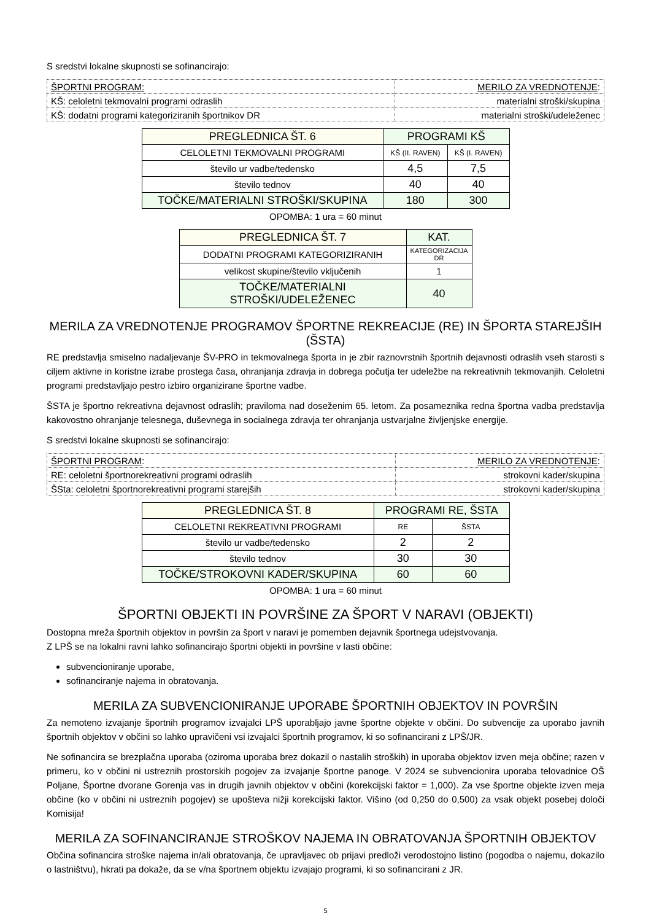S sredstvi lokalne skupnosti se sofinancirajo:
| ŠPORTNI PROGRAM: | MERILO ZA VREDNOTENJE : |
| KŠ: celoletni tekmovalni programi odraslih | materialni stroški/skupina |
| KŠ: dodatni programi kategoriziranih športnikov DR | materialni stroški/udeleženec |
| PREGLEDNICA ŠT. 6 | PROGRAMI KŠ | |
| --- | --- | --- |
| CELOLETNI TEKMOVALNI PROGRAMI | KŠ (II. RAVEN) | KŠ (I. RAVEN) |
| število ur vadbe/tedensko | 4,5 | 7,5 |
| število tednov | 40 | 40 |
| TOČKE/MATERIALNI STROŠKI/SKUPINA | 180 | 300 |
OPOMBA: 1 ura = 60 minut
| PREGLEDNICA ŠT. 7 | KAT. |
| --- | --- |
| DODATNI PROGRAMI KATEGORIZIRANIH | KATEGORIZACIJA DR |
| velikost skupine/število vključenih | 1 |
| TOČKE/MATERIALNI STROŠKI/UDELEŽENEC | 40 |
MERILA ZA VREDNOTENJE PROGRAMOV ŠPORTNE REKREACIJE (RE) IN ŠPORTA STAREJŠIH (ŠSTA)
RE predstavlja smiselno nadaljevanje ŠV-PRO in tekmovalnega športa in je zbir raznovrstnih športnih dejavnosti odraslih vseh starosti s ciljem aktivne in koristne izrabe prostega časa, ohranjanja zdravja in dobrega počutja ter udeležbe na rekreativnih tekmovanjih. Celoletni programi predstavljajo pestro izbiro organizirane športne vadbe.
ŠSTA je športno rekreativna dejavnost odraslih; praviloma nad doseženim 65. letom. Za posameznika redna športna vadba predstavlja kakovostno ohranjanje telesnega, duševnega in socialnega zdravja ter ohranjanja ustvarjalne življenjske energije.
S sredstvi lokalne skupnosti se sofinancirajo:
| ŠPORTNI PROGRAM : | MERILO ZA VREDNOTENJE : |
| RE: celoletni športnorekreativni programi odraslih | strokovni kader/skupina |
| ŠSta: celoletni športnorekreativni programi starejših | strokovni kader/skupina |
| PREGLEDNICA ŠT. 8 | PROGRAMI RE, ŠSTA | |
| --- | --- | --- |
| CELOLETNI REKREATIVNI PROGRAMI | RE | ŠSTA |
| število ur vadbe/tedensko | 2 | 2 |
| število tednov | 30 | 30 |
| TOČKE/STROKOVNI KADER/SKUPINA | 60 | 60 |
OPOMBA: 1 ura = 60 minut
ŠPORTNI OBJEKTI IN POVRŠINE ZA ŠPORT V NARAVI (OBJEKTI)
Dostopna mreža športnih objektov in površin za šport v naravi je pomemben dejavnik športnega udejstvovanja.
Z LPŠ se na lokalni ravni lahko sofinancirajo športni objekti in površine v lasti občine:
subvencioniranje uporabe,
sofinanciranje najema in obratovanja.
MERILA ZA SUBVENCIONIRANJE UPORABE ŠPORTNIH OBJEKTOV IN POVRŠIN
Za nemoteno izvajanje športnih programov izvajalci LPŠ uporabljajo javne športne objekte v občini. Do subvencije za uporabo javnih športnih objektov v občini so lahko upravičeni vsi izvajalci športnih programov, ki so sofinancirani z LPŠ/JR.
Ne sofinancira se brezplačna uporaba (oziroma uporaba brez dokazil o nastalih stroških) in uporaba objektov izven meja občine; razen v primeru, ko v občini ni ustreznih prostorskih pogojev za izvajanje športne panoge. V 2024 se subvencionira uporaba telovadnice OŠ Poljane, Športne dvorane Gorenja vas in drugih javnih objektov v občini (korekcijski faktor = 1,000). Za vse športne objekte izven meja občine (ko v občini ni ustreznih pogojev) se upošteva nižji korekcijski faktor. Višino (od 0,250 do 0,500) za vsak objekt posebej določi Komisija!
MERILA ZA SOFINANCIRANJE STROŠKOV NAJEMA IN OBRATOVANJA ŠPORTNIH OBJEKTOV
Občina sofinancira stroške najema in/ali obratovanja, če upravljavec ob prijavi predloži verodostojno listino (pogodba o najemu, dokazilo o lastništvu), hkrati pa dokaže, da se v/na športnem objektu izvajajo programi, ki so sofinancirani z JR.
5